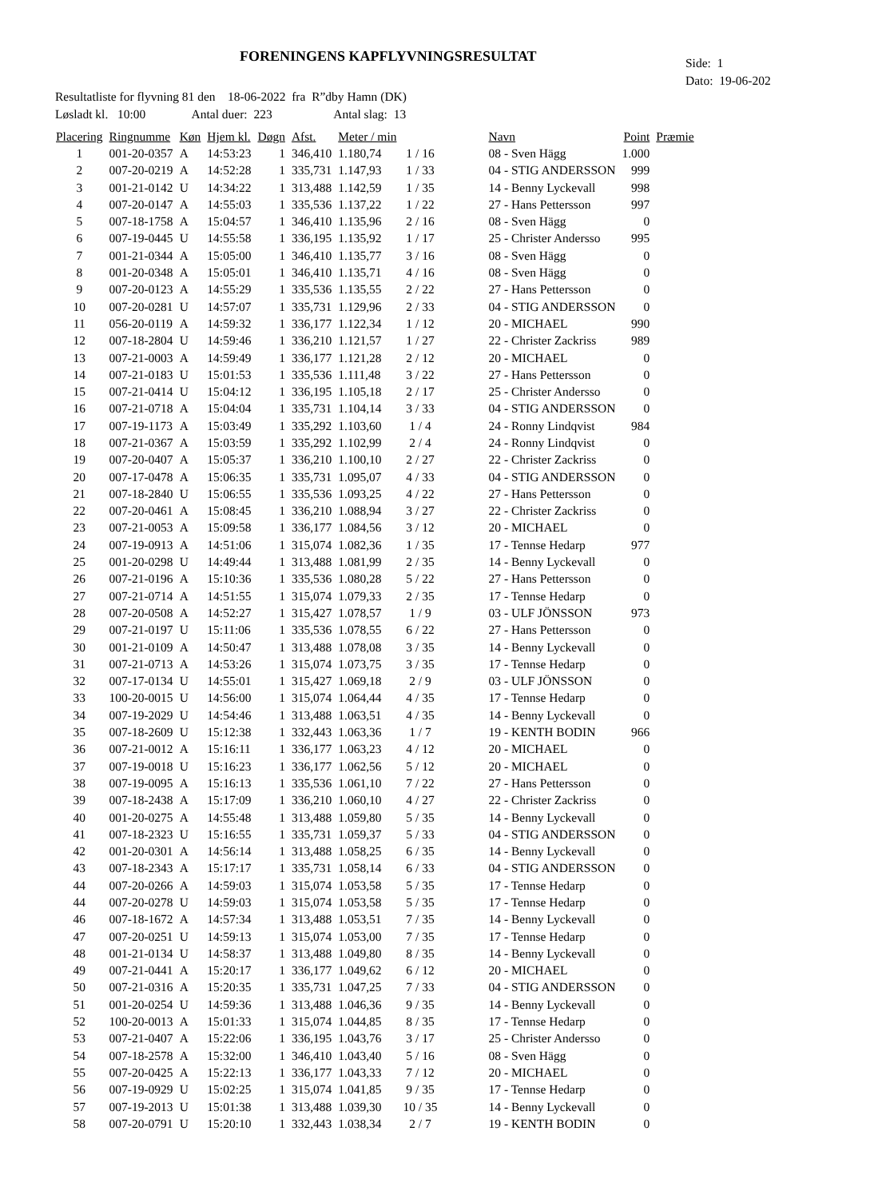FORENINGENS KAPFLYVNINGSRESULTAT
Side: 1
Dato: 19-06-202
Resultatliste for flyvning 81 den 18-06-2022 fra R”dby Hamn (DK) Løsladt kl. 10:00 Antal duer: 223 Antal slag: 13
| Placering | Ringnumme | Køn | Hjem kl. | Døgn | Afst. | Meter / min | | Navn | Point | Præmie |
| --- | --- | --- | --- | --- | --- | --- | --- | --- | --- | --- |
| 1 | 001-20-0357 | A | 14:53:23 | 1 | 346,410 | 1.180,74 | 1 / 16 | 08 - Sven Hägg | 1.000 | |
| 2 | 007-20-0219 | A | 14:52:28 | 1 | 335,731 | 1.147,93 | 1 / 33 | 04 - STIG ANDERSSON | 999 | |
| 3 | 001-21-0142 | U | 14:34:22 | 1 | 313,488 | 1.142,59 | 1 / 35 | 14 - Benny Lyckevall | 998 | |
| 4 | 007-20-0147 | A | 14:55:03 | 1 | 335,536 | 1.137,22 | 1 / 22 | 27 - Hans Pettersson | 997 | |
| 5 | 007-18-1758 | A | 15:04:57 | 1 | 346,410 | 1.135,96 | 2 / 16 | 08 - Sven Hägg | 0 | |
| 6 | 007-19-0445 | U | 14:55:58 | 1 | 336,195 | 1.135,92 | 1 / 17 | 25 - Christer Andersso | 995 | |
| 7 | 001-21-0344 | A | 15:05:00 | 1 | 346,410 | 1.135,77 | 3 / 16 | 08 - Sven Hägg | 0 | |
| 8 | 001-20-0348 | A | 15:05:01 | 1 | 346,410 | 1.135,71 | 4 / 16 | 08 - Sven Hägg | 0 | |
| 9 | 007-20-0123 | A | 14:55:29 | 1 | 335,536 | 1.135,55 | 2 / 22 | 27 - Hans Pettersson | 0 | |
| 10 | 007-20-0281 | U | 14:57:07 | 1 | 335,731 | 1.129,96 | 2 / 33 | 04 - STIG ANDERSSON | 0 | |
| 11 | 056-20-0119 | A | 14:59:32 | 1 | 336,177 | 1.122,34 | 1 / 12 | 20 - MICHAEL | 990 | |
| 12 | 007-18-2804 | U | 14:59:46 | 1 | 336,210 | 1.121,57 | 1 / 27 | 22 - Christer Zackriss | 989 | |
| 13 | 007-21-0003 | A | 14:59:49 | 1 | 336,177 | 1.121,28 | 2 / 12 | 20 - MICHAEL | 0 | |
| 14 | 007-21-0183 | U | 15:01:53 | 1 | 335,536 | 1.111,48 | 3 / 22 | 27 - Hans Pettersson | 0 | |
| 15 | 007-21-0414 | U | 15:04:12 | 1 | 336,195 | 1.105,18 | 2 / 17 | 25 - Christer Andersso | 0 | |
| 16 | 007-21-0718 | A | 15:04:04 | 1 | 335,731 | 1.104,14 | 3 / 33 | 04 - STIG ANDERSSON | 0 | |
| 17 | 007-19-1173 | A | 15:03:49 | 1 | 335,292 | 1.103,60 | 1 / 4 | 24 - Ronny Lindqvist | 984 | |
| 18 | 007-21-0367 | A | 15:03:59 | 1 | 335,292 | 1.102,99 | 2 / 4 | 24 - Ronny Lindqvist | 0 | |
| 19 | 007-20-0407 | A | 15:05:37 | 1 | 336,210 | 1.100,10 | 2 / 27 | 22 - Christer Zackriss | 0 | |
| 20 | 007-17-0478 | A | 15:06:35 | 1 | 335,731 | 1.095,07 | 4 / 33 | 04 - STIG ANDERSSON | 0 | |
| 21 | 007-18-2840 | U | 15:06:55 | 1 | 335,536 | 1.093,25 | 4 / 22 | 27 - Hans Pettersson | 0 | |
| 22 | 007-20-0461 | A | 15:08:45 | 1 | 336,210 | 1.088,94 | 3 / 27 | 22 - Christer Zackriss | 0 | |
| 23 | 007-21-0053 | A | 15:09:58 | 1 | 336,177 | 1.084,56 | 3 / 12 | 20 - MICHAEL | 0 | |
| 24 | 007-19-0913 | A | 14:51:06 | 1 | 315,074 | 1.082,36 | 1 / 35 | 17 - Tennse Hedarp | 977 | |
| 25 | 001-20-0298 | U | 14:49:44 | 1 | 313,488 | 1.081,99 | 2 / 35 | 14 - Benny Lyckevall | 0 | |
| 26 | 007-21-0196 | A | 15:10:36 | 1 | 335,536 | 1.080,28 | 5 / 22 | 27 - Hans Pettersson | 0 | |
| 27 | 007-21-0714 | A | 14:51:55 | 1 | 315,074 | 1.079,33 | 2 / 35 | 17 - Tennse Hedarp | 0 | |
| 28 | 007-20-0508 | A | 14:52:27 | 1 | 315,427 | 1.078,57 | 1 / 9 | 03 - ULF JÖNSSON | 973 | |
| 29 | 007-21-0197 | U | 15:11:06 | 1 | 335,536 | 1.078,55 | 6 / 22 | 27 - Hans Pettersson | 0 | |
| 30 | 001-21-0109 | A | 14:50:47 | 1 | 313,488 | 1.078,08 | 3 / 35 | 14 - Benny Lyckevall | 0 | |
| 31 | 007-21-0713 | A | 14:53:26 | 1 | 315,074 | 1.073,75 | 3 / 35 | 17 - Tennse Hedarp | 0 | |
| 32 | 007-17-0134 | U | 14:55:01 | 1 | 315,427 | 1.069,18 | 2 / 9 | 03 - ULF JÖNSSON | 0 | |
| 33 | 100-20-0015 | U | 14:56:00 | 1 | 315,074 | 1.064,44 | 4 / 35 | 17 - Tennse Hedarp | 0 | |
| 34 | 007-19-2029 | U | 14:54:46 | 1 | 313,488 | 1.063,51 | 4 / 35 | 14 - Benny Lyckevall | 0 | |
| 35 | 007-18-2609 | U | 15:12:38 | 1 | 332,443 | 1.063,36 | 1 / 7 | 19 - KENTH BODIN | 966 | |
| 36 | 007-21-0012 | A | 15:16:11 | 1 | 336,177 | 1.063,23 | 4 / 12 | 20 - MICHAEL | 0 | |
| 37 | 007-19-0018 | U | 15:16:23 | 1 | 336,177 | 1.062,56 | 5 / 12 | 20 - MICHAEL | 0 | |
| 38 | 007-19-0095 | A | 15:16:13 | 1 | 335,536 | 1.061,10 | 7 / 22 | 27 - Hans Pettersson | 0 | |
| 39 | 007-18-2438 | A | 15:17:09 | 1 | 336,210 | 1.060,10 | 4 / 27 | 22 - Christer Zackriss | 0 | |
| 40 | 001-20-0275 | A | 14:55:48 | 1 | 313,488 | 1.059,80 | 5 / 35 | 14 - Benny Lyckevall | 0 | |
| 41 | 007-18-2323 | U | 15:16:55 | 1 | 335,731 | 1.059,37 | 5 / 33 | 04 - STIG ANDERSSON | 0 | |
| 42 | 001-20-0301 | A | 14:56:14 | 1 | 313,488 | 1.058,25 | 6 / 35 | 14 - Benny Lyckevall | 0 | |
| 43 | 007-18-2343 | A | 15:17:17 | 1 | 335,731 | 1.058,14 | 6 / 33 | 04 - STIG ANDERSSON | 0 | |
| 44 | 007-20-0266 | A | 14:59:03 | 1 | 315,074 | 1.053,58 | 5 / 35 | 17 - Tennse Hedarp | 0 | |
| 44 | 007-20-0278 | U | 14:59:03 | 1 | 315,074 | 1.053,58 | 5 / 35 | 17 - Tennse Hedarp | 0 | |
| 46 | 007-18-1672 | A | 14:57:34 | 1 | 313,488 | 1.053,51 | 7 / 35 | 14 - Benny Lyckevall | 0 | |
| 47 | 007-20-0251 | U | 14:59:13 | 1 | 315,074 | 1.053,00 | 7 / 35 | 17 - Tennse Hedarp | 0 | |
| 48 | 001-21-0134 | U | 14:58:37 | 1 | 313,488 | 1.049,80 | 8 / 35 | 14 - Benny Lyckevall | 0 | |
| 49 | 007-21-0441 | A | 15:20:17 | 1 | 336,177 | 1.049,62 | 6 / 12 | 20 - MICHAEL | 0 | |
| 50 | 007-21-0316 | A | 15:20:35 | 1 | 335,731 | 1.047,25 | 7 / 33 | 04 - STIG ANDERSSON | 0 | |
| 51 | 001-20-0254 | U | 14:59:36 | 1 | 313,488 | 1.046,36 | 9 / 35 | 14 - Benny Lyckevall | 0 | |
| 52 | 100-20-0013 | A | 15:01:33 | 1 | 315,074 | 1.044,85 | 8 / 35 | 17 - Tennse Hedarp | 0 | |
| 53 | 007-21-0407 | A | 15:22:06 | 1 | 336,195 | 1.043,76 | 3 / 17 | 25 - Christer Andersso | 0 | |
| 54 | 007-18-2578 | A | 15:32:00 | 1 | 346,410 | 1.043,40 | 5 / 16 | 08 - Sven Hägg | 0 | |
| 55 | 007-20-0425 | A | 15:22:13 | 1 | 336,177 | 1.043,33 | 7 / 12 | 20 - MICHAEL | 0 | |
| 56 | 007-19-0929 | U | 15:02:25 | 1 | 315,074 | 1.041,85 | 9 / 35 | 17 - Tennse Hedarp | 0 | |
| 57 | 007-19-2013 | U | 15:01:38 | 1 | 313,488 | 1.039,30 | 10 / 35 | 14 - Benny Lyckevall | 0 | |
| 58 | 007-20-0791 | U | 15:20:10 | 1 | 332,443 | 1.038,34 | 2 / 7 | 19 - KENTH BODIN | 0 | |